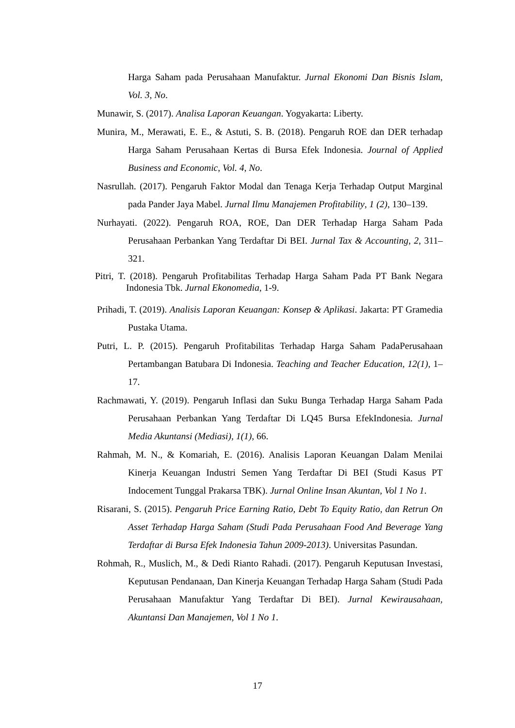Harga Saham pada Perusahaan Manufaktur. Jurnal Ekonomi Dan Bisnis Islam, Vol. 3, No.
Munawir, S. (2017). Analisa Laporan Keuangan. Yogyakarta: Liberty.
Munira, M., Merawati, E. E., & Astuti, S. B. (2018). Pengaruh ROE dan DER terhadap Harga Saham Perusahaan Kertas di Bursa Efek Indonesia. Journal of Applied Business and Economic, Vol. 4, No.
Nasrullah. (2017). Pengaruh Faktor Modal dan Tenaga Kerja Terhadap Output Marginal pada Pander Jaya Mabel. Jurnal Ilmu Manajemen Profitability, 1 (2), 130–139.
Nurhayati. (2022). Pengaruh ROA, ROE, Dan DER Terhadap Harga Saham Pada Perusahaan Perbankan Yang Terdaftar Di BEI. Jurnal Tax & Accounting, 2, 311–321.
Pitri, T. (2018). Pengaruh Profitabilitas Terhadap Harga Saham Pada PT Bank Negara Indonesia Tbk. Jurnal Ekonomedia, 1-9.
Prihadi, T. (2019). Analisis Laporan Keuangan: Konsep & Aplikasi. Jakarta: PT Gramedia Pustaka Utama.
Putri, L. P. (2015). Pengaruh Profitabilitas Terhadap Harga Saham PadaPerusahaan Pertambangan Batubara Di Indonesia. Teaching and Teacher Education, 12(1), 1–17.
Rachmawati, Y. (2019). Pengaruh Inflasi dan Suku Bunga Terhadap Harga Saham Pada Perusahaan Perbankan Yang Terdaftar Di LQ45 Bursa EfekIndonesia. Jurnal Media Akuntansi (Mediasi), 1(1), 66.
Rahmah, M. N., & Komariah, E. (2016). Analisis Laporan Keuangan Dalam Menilai Kinerja Keuangan Industri Semen Yang Terdaftar Di BEI (Studi Kasus PT Indocement Tunggal Prakarsa TBK). Jurnal Online Insan Akuntan, Vol 1 No 1.
Risarani, S. (2015). Pengaruh Price Earning Ratio, Debt To Equity Ratio, dan Retrun On Asset Terhadap Harga Saham (Studi Pada Perusahaan Food And Beverage Yang Terdaftar di Bursa Efek Indonesia Tahun 2009-2013). Universitas Pasundan.
Rohmah, R., Muslich, M., & Dedi Rianto Rahadi. (2017). Pengaruh Keputusan Investasi, Keputusan Pendanaan, Dan Kinerja Keuangan Terhadap Harga Saham (Studi Pada Perusahaan Manufaktur Yang Terdaftar Di BEI). Jurnal Kewirausahaan, Akuntansi Dan Manajemen, Vol 1 No 1.
17